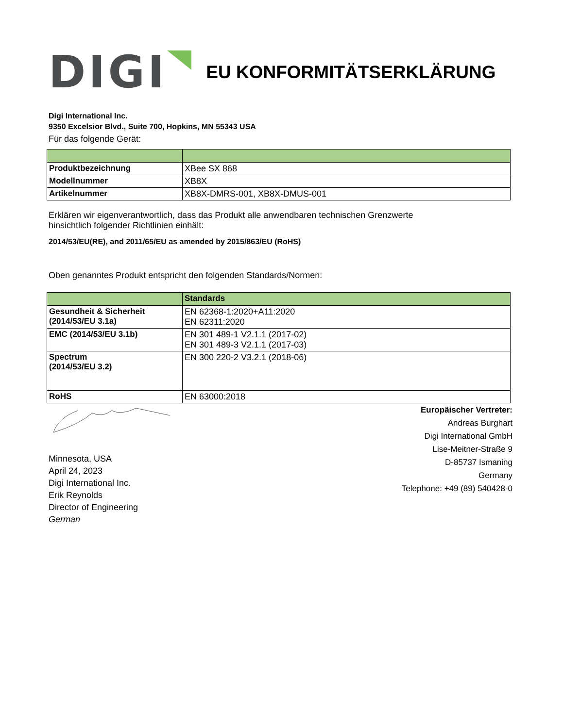DIGI
EU KONFORMITÄTSERKLÄRUNG
Digi International Inc.
9350 Excelsior Blvd., Suite 700, Hopkins, MN 55343 USA
Für das folgende Gerät:
| Produktbezeichnung | XBee SX 868 |
| Modellnummer | XB8X |
| Artikelnummer | XB8X-DMRS-001, XB8X-DMUS-001 |
Erklären wir eigenverantwortlich, dass das Produkt alle anwendbaren technischen Grenzwerte
hinsichtlich folgender Richtlinien einhält:
2014/53/EU(RE), and 2011/65/EU as amended by 2015/863/EU (RoHS)
Oben genanntes Produkt entspricht den folgenden Standards/Normen:
| | Standards |
| --- | --- |
| Gesundheit & Sicherheit (2014/53/EU 3.1a) | EN 62368-1:2020+A11:2020 EN 62311:2020 |
| EMC (2014/53/EU 3.1b) | EN 301 489-1 V2.1.1 (2017-02) EN 301 489-3 V2.1.1 (2017-03) |
| Spectrum (2014/53/EU 3.2) | EN 300 220-2 V3.2.1 (2018-06) |
| RoHS | EN 63000:2018 |
Minnesota, USA
April 24, 2023
Digi International Inc.
Erik Reynolds
Director of Engineering
German
Europäischer Vertreter:
Andreas Burghart
Digi International GmbH
Lise-Meitner-Straße 9
D-85737 Ismaning
Germany
Telephone: +49 (89) 540428-0